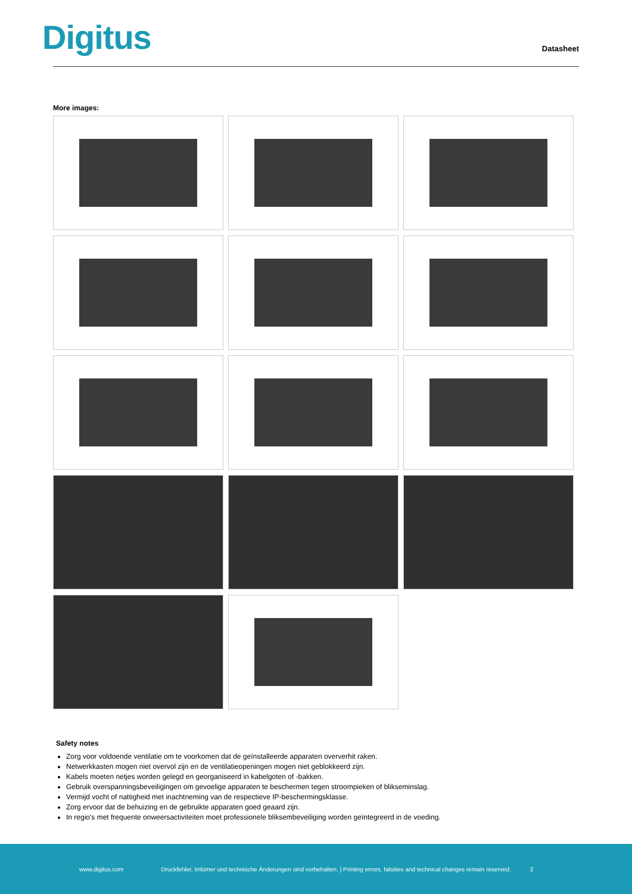Digitus Datasheet
More images:
Safety notes
Zorg voor voldoende ventilatie om te voorkomen dat de geïnstalleerde apparaten oververhit raken.
Netwerkkasten mogen niet overvol zijn en de ventilatieopeningen mogen niet geblokkeerd zijn.
Kabels moeten netjes worden gelegd en georganiseerd in kabelgoten of -bakken.
Gebruik overspanningsbeveiligingen om gevoelige apparaten te beschermen tegen stroompieken of blikseminslag.
Vermijd vocht of nattigheid met inachtneming van de respectieve IP-beschermingsklasse.
Zorg ervoor dat de behuizing en de gebruikte apparaten goed geaard zijn.
In regio's met frequente onweersactiviteiten moet professionele bliksembeveiliging worden geïntegreerd in de voeding.
www.digitus.com Druckfehler, Irrtümer und technische Änderungen sind vorbehalten. | Printing errors, falsities and technical changes remain reserved. 2